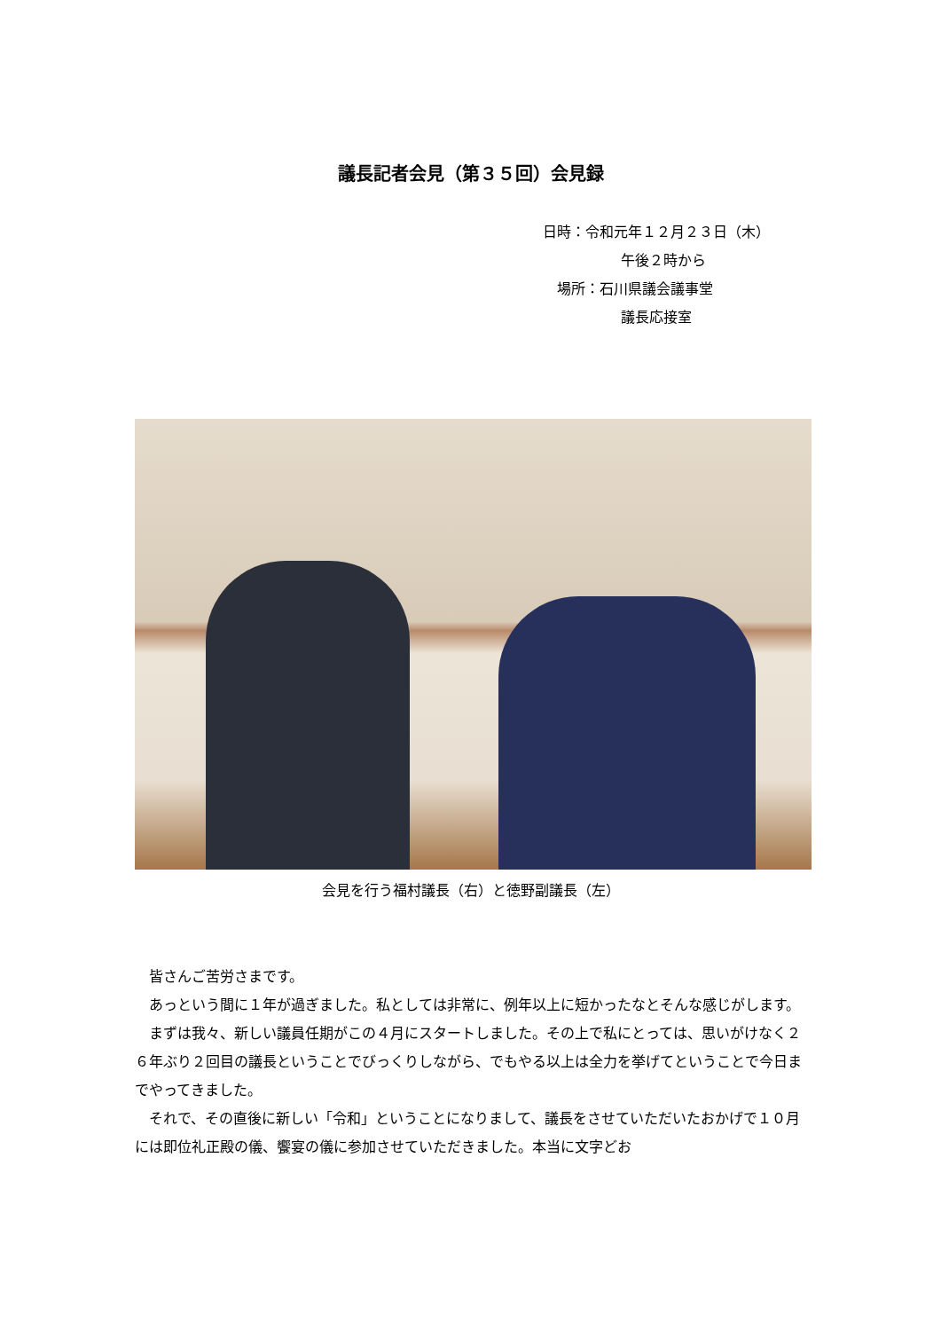議長記者会見（第３５回）会見録
日時：令和元年１２月２３日（木）
午後２時から
場所：石川県議会議事堂
議長応接室
会見を行う福村議長（右）と徳野副議長（左）
皆さんご苦労さまです。
あっという間に１年が過ぎました。私としては非常に、例年以上に短かったなとそんな感じがします。
まずは我々、新しい議員任期がこの４月にスタートしました。その上で私にとっては、思いがけなく２６年ぶり２回目の議長ということでびっくりしながら、でもやる以上は全力を挙げてということで今日までやってきました。
それで、その直後に新しい「令和」ということになりまして、議長をさせていただいたおかげで１０月には即位礼正殿の儀、饗宴の儀に参加させていただきました。本当に文字どお